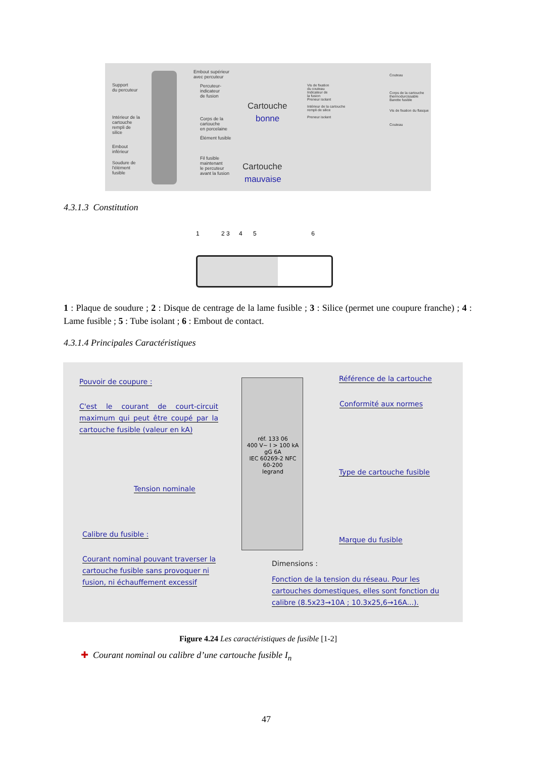Support
du percuteur
Intérieur de la
cartouche
rempli de
silice
Embout
inférieur
Soudure de
l'élément
fusible
Embout supérieur
avec percuteur
Percuteur-
indicateur
de fusion
Corps de la
cartouche
en porcelaine
Élément fusible
Fil fusible
maintenant
le percuteur
avant la fusion
Cartouche
bonne
Cartouche
mauvaise
Vis de fixation
du couteau
Indicateur de
la fusion
Preneur isolant
Intérieur de la cartouche
rempli de silice
Preneur isolant
Couteau
Corps de la cartouche
thermodurcissable
Barette fusible
Vis de fixation du flasque
Couteau
4.3.1.3 Constitution
1 2 3 4 5 6
1 : Plaque de soudure ; 2 : Disque de centrage de la lame fusible ; 3 : Silice (permet une coupure franche) ; 4 : Lame fusible ; 5 : Tube isolant ; 6 : Embout de contact.
4.3.1.4 Principales Caractéristiques
Pouvoir de coupure :
C'est le courant de court-circuit maximum qui peut être coupé par la cartouche fusible (valeur en kA)
Tension nominale
Calibre du fusible :
Courant nominal pouvant traverser la cartouche fusible sans provoquer ni fusion, ni échauffement excessif
réf. 133 06
400 V~ I > 100 kA
gG 6A
IEC 60269-2 NFC 60-200
legrand
Référence de la cartouche
Conformité aux normes
Type de cartouche fusible
Marque du fusible
Dimensions :
Fonction de la tension du réseau. Pour les cartouches domestiques, elles sont fonction du calibre (8.5x23→10A ; 10.3x25,6→16A...).
Figure 4.24 Les caractéristiques de fusible [1-2]
✚ Courant nominal ou calibre d’une cartouche fusible I<sub>n</sub>
47